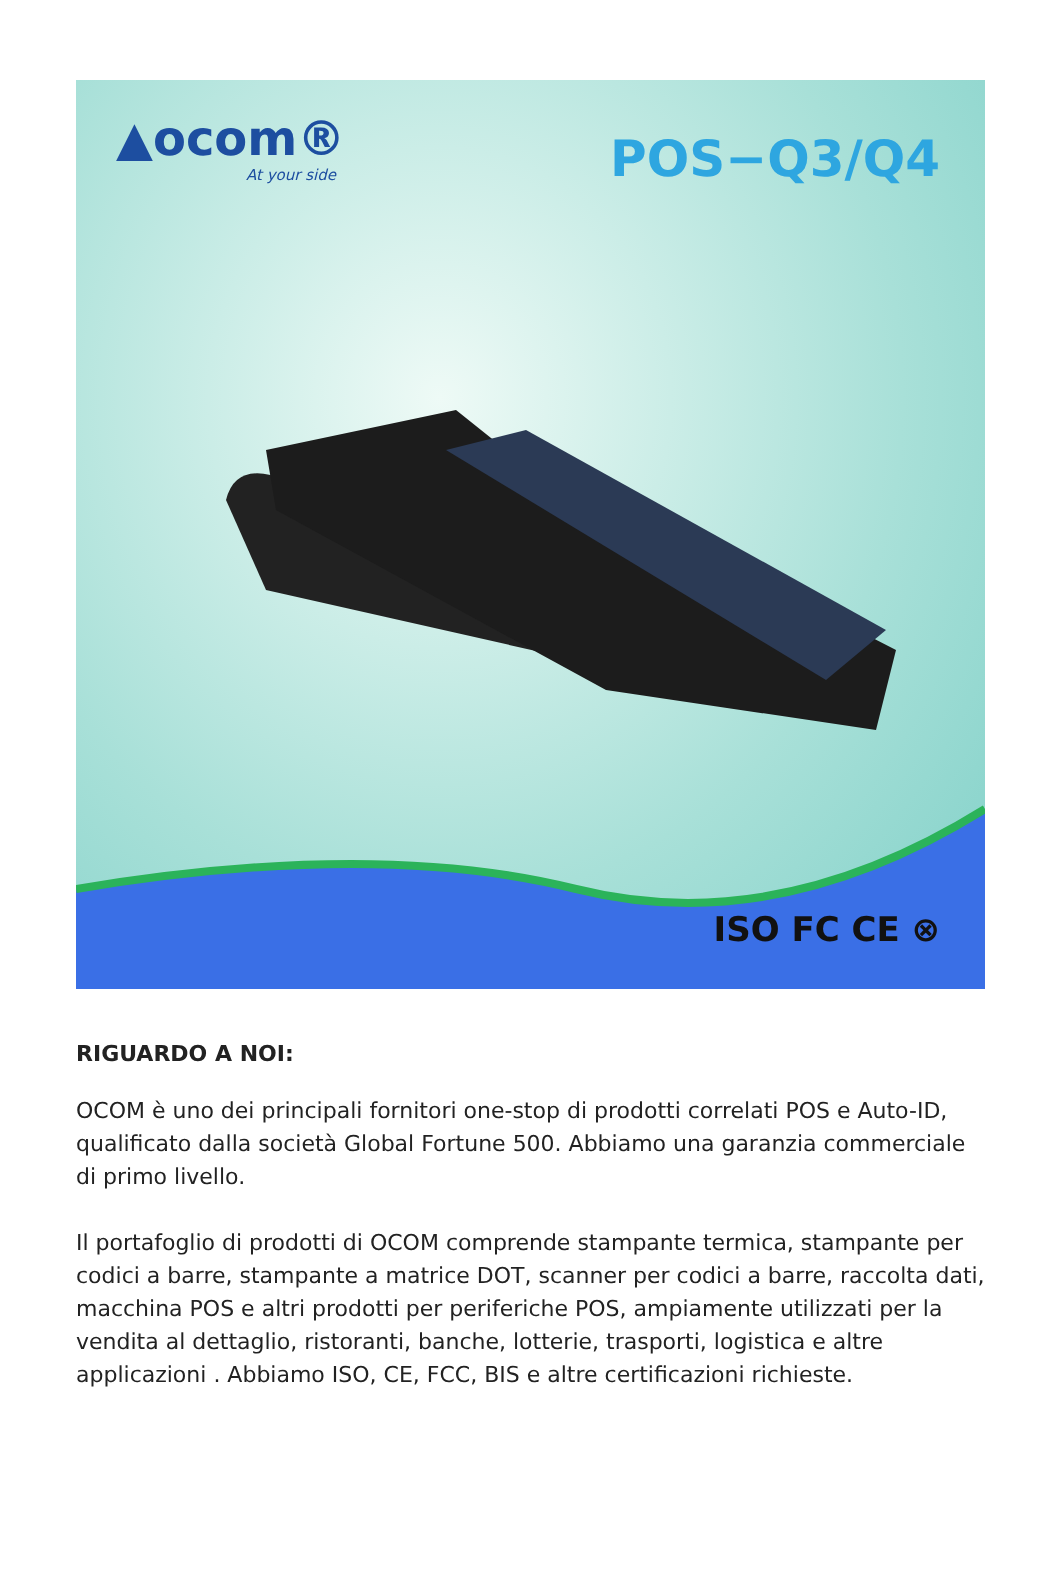▲ocom®
At your side
POS−Q3/Q4
ISO FC CE ⊗
RIGUARDO A NOI:
OCOM è uno dei principali fornitori one-stop di prodotti correlati POS e Auto-ID, qualificato dalla società Global Fortune 500. Abbiamo una garanzia commerciale di primo livello.
Il portafoglio di prodotti di OCOM comprende stampante termica, stampante per codici a barre, stampante a matrice DOT, scanner per codici a barre, raccolta dati, macchina POS e altri prodotti per periferiche POS, ampiamente utilizzati per la vendita al dettaglio, ristoranti, banche, lotterie, trasporti, logistica e altre applicazioni . Abbiamo ISO, CE, FCC, BIS e altre certificazioni richieste.